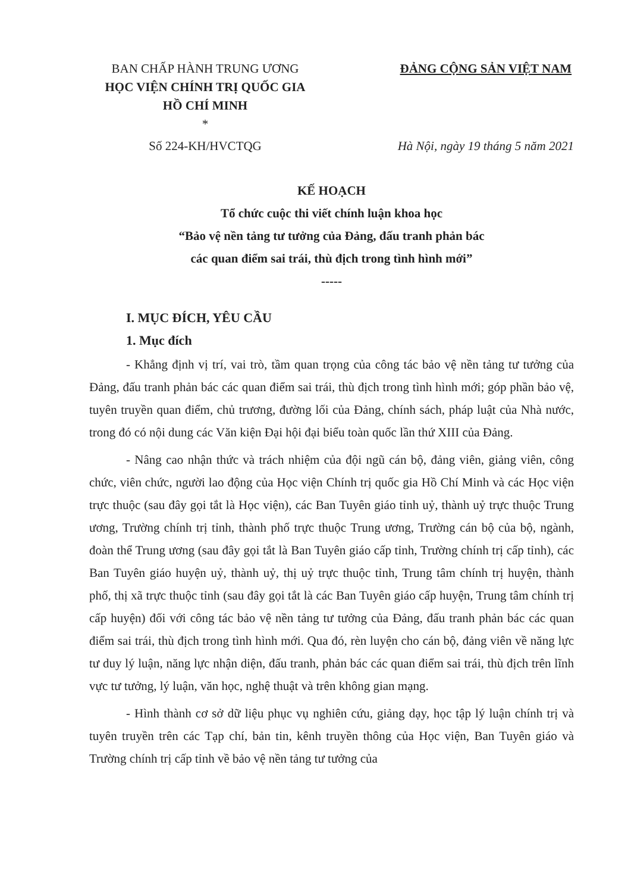BAN CHẤP HÀNH TRUNG ƯƠNG
HỌC VIỆN CHÍNH TRỊ QUỐC GIA
HỒ CHÍ MINH
*
Số 224-KH/HVCTQG
ĐẢNG CỘNG SẢN VIỆT NAM
Hà Nội, ngày 19 tháng 5 năm 2021
KẾ HOẠCH
Tổ chức cuộc thi viết chính luận khoa học
“Bảo vệ nền tảng tư tưởng của Đảng, đấu tranh phản bác
các quan điểm sai trái, thù địch trong tình hình mới”
-----
I. MỤC ĐÍCH, YÊU CẦU
1. Mục đích
- Khẳng định vị trí, vai trò, tầm quan trọng của công tác bảo vệ nền tảng tư tưởng của Đảng, đấu tranh phản bác các quan điểm sai trái, thù địch trong tình hình mới; góp phần bảo vệ, tuyên truyền quan điểm, chủ trương, đường lối của Đảng, chính sách, pháp luật của Nhà nước, trong đó có nội dung các Văn kiện Đại hội đại biểu toàn quốc lần thứ XIII của Đảng.
- Nâng cao nhận thức và trách nhiệm của đội ngũ cán bộ, đảng viên, giảng viên, công chức, viên chức, người lao động của Học viện Chính trị quốc gia Hồ Chí Minh và các Học viện trực thuộc (sau đây gọi tắt là Học viện), các Ban Tuyên giáo tỉnh uỷ, thành uỷ trực thuộc Trung ương, Trường chính trị tỉnh, thành phố trực thuộc Trung ương, Trường cán bộ của bộ, ngành, đoàn thể Trung ương (sau đây gọi tắt là Ban Tuyên giáo cấp tỉnh, Trường chính trị cấp tỉnh), các Ban Tuyên giáo huyện uỷ, thành uỷ, thị uỷ trực thuộc tỉnh, Trung tâm chính trị huyện, thành phố, thị xã trực thuộc tỉnh (sau đây gọi tắt là các Ban Tuyên giáo cấp huyện, Trung tâm chính trị cấp huyện) đối với công tác bảo vệ nền tảng tư tưởng của Đảng, đấu tranh phản bác các quan điểm sai trái, thù địch trong tình hình mới. Qua đó, rèn luyện cho cán bộ, đảng viên về năng lực tư duy lý luận, năng lực nhận diện, đấu tranh, phản bác các quan điểm sai trái, thù địch trên lĩnh vực tư tưởng, lý luận, văn học, nghệ thuật và trên không gian mạng.
- Hình thành cơ sở dữ liệu phục vụ nghiên cứu, giảng dạy, học tập lý luận chính trị và tuyên truyền trên các Tạp chí, bản tin, kênh truyền thông của Học viện, Ban Tuyên giáo và Trường chính trị cấp tỉnh về bảo vệ nền tảng tư tưởng của